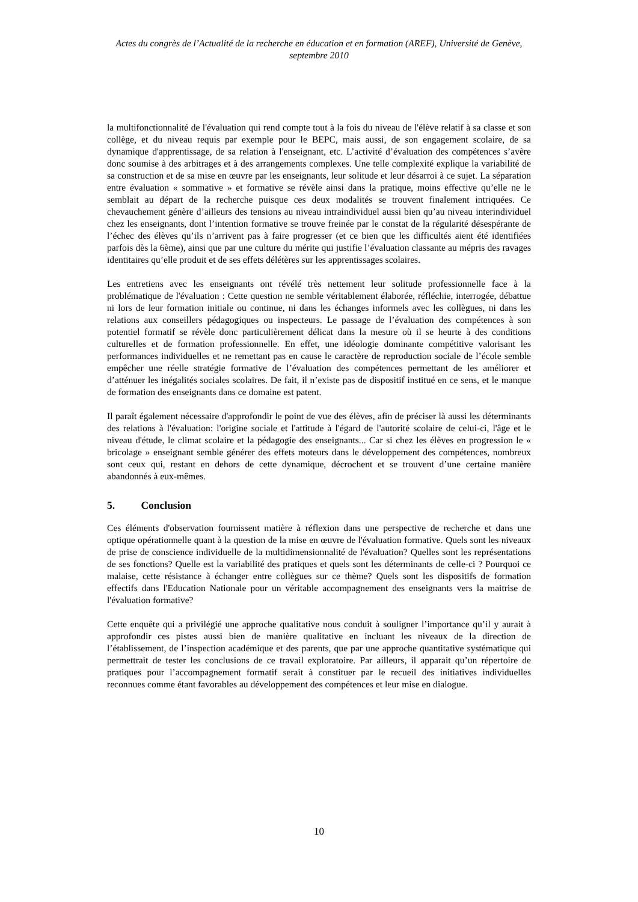Actes du congrès de l’Actualité de la recherche en éducation et en formation (AREF), Université de Genève, septembre 2010
la multifonctionnalité de l'évaluation qui rend compte tout à la fois du niveau de l'élève relatif à sa classe et son collège, et du niveau requis par exemple pour le BEPC, mais aussi, de son engagement scolaire, de sa dynamique d'apprentissage, de sa relation à l'enseignant, etc. L’activité d’évaluation des compétences s’avère donc soumise à des arbitrages et à des arrangements complexes. Une telle complexité explique la variabilité de sa construction et de sa mise en œuvre par les enseignants, leur solitude et leur désarroi à ce sujet. La séparation entre évaluation « sommative » et formative se révèle ainsi dans la pratique, moins effective qu’elle ne le semblait au départ de la recherche puisque ces deux modalités se trouvent finalement intriquées. Ce chevauchement génère d’ailleurs des tensions au niveau intraindividuel aussi bien qu’au niveau interindividuel chez les enseignants, dont l’intention formative se trouve freinée par le constat de la régularité désespérante de l’échec des élèves qu’ils n’arrivent pas à faire progresser (et ce bien que les difficultés aient été identifiées parfois dès la 6ème), ainsi que par une culture du mérite qui justifie l’évaluation classante au mépris des ravages identitaires qu’elle produit et de ses effets délétères sur les apprentissages scolaires.
Les entretiens avec les enseignants ont révélé très nettement leur solitude professionnelle face à la problématique de l'évaluation : Cette question ne semble véritablement élaborée, réfléchie, interrogée, débattue ni lors de leur formation initiale ou continue, ni dans les échanges informels avec les collègues, ni dans les relations aux conseillers pédagogiques ou inspecteurs. Le passage de l’évaluation des compétences à son potentiel formatif se révèle donc particulièrement délicat dans la mesure où il se heurte à des conditions culturelles et de formation professionnelle. En effet, une idéologie dominante compétitive valorisant les performances individuelles et ne remettant pas en cause le caractère de reproduction sociale de l’école semble empêcher une réelle stratégie formative de l’évaluation des compétences permettant de les améliorer et d’atténuer les inégalités sociales scolaires. De fait, il n’existe pas de dispositif institué en ce sens, et le manque de formation des enseignants dans ce domaine est patent.
Il paraît également nécessaire d'approfondir le point de vue des élèves, afin de préciser là aussi les déterminants des relations à l'évaluation: l'origine sociale et l'attitude à l'égard de l'autorité scolaire de celui-ci, l'âge et le niveau d'étude, le climat scolaire et la pédagogie des enseignants... Car si chez les élèves en progression le « bricolage » enseignant semble générer des effets moteurs dans le développement des compétences, nombreux sont ceux qui, restant en dehors de cette dynamique, décrochent et se trouvent d’une certaine manière abandonnés à eux-mêmes.
5. Conclusion
Ces éléments d'observation fournissent matière à réflexion dans une perspective de recherche et dans une optique opérationnelle quant à la question de la mise en œuvre de l'évaluation formative. Quels sont les niveaux de prise de conscience individuelle de la multidimensionnalité de l'évaluation? Quelles sont les représentations de ses fonctions? Quelle est la variabilité des pratiques et quels sont les déterminants de celle-ci ? Pourquoi ce malaise, cette résistance à échanger entre collègues sur ce thème? Quels sont les dispositifs de formation effectifs dans l'Education Nationale pour un véritable accompagnement des enseignants vers la maitrise de l'évaluation formative?
Cette enquête qui a privilégié une approche qualitative nous conduit à souligner l’importance qu’il y aurait à approfondir ces pistes aussi bien de manière qualitative en incluant les niveaux de la direction de l’établissement, de l’inspection académique et des parents, que par une approche quantitative systématique qui permettrait de tester les conclusions de ce travail exploratoire. Par ailleurs, il apparait qu’un répertoire de pratiques pour l’accompagnement formatif serait à constituer par le recueil des initiatives individuelles reconnues comme étant favorables au développement des compétences et leur mise en dialogue.
10